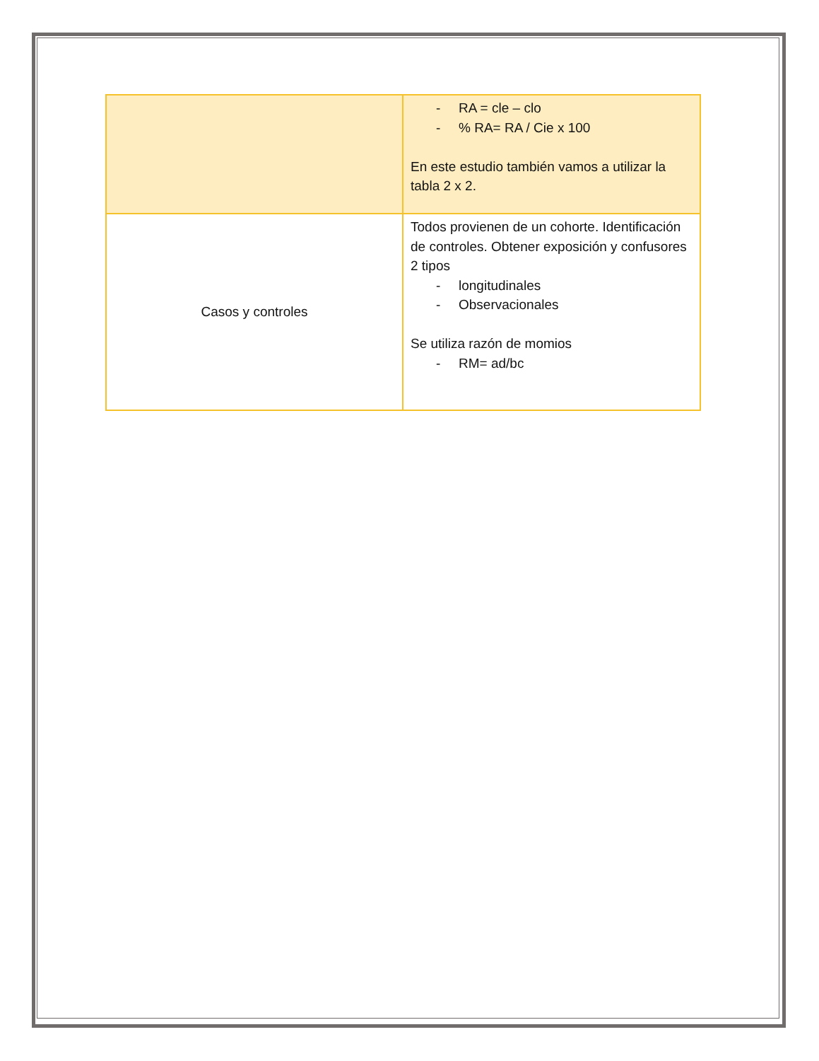| | - RA = cle – clo - % RA= RA / Cie x 100 En este estudio también vamos a utilizar la tabla 2 x 2. |
| Casos y controles | Todos provienen de un cohorte. Identificación de controles. Obtener exposición y confusores 2 tipos - longitudinales - Observacionales Se utiliza razón de momios - RM= ad/bc |